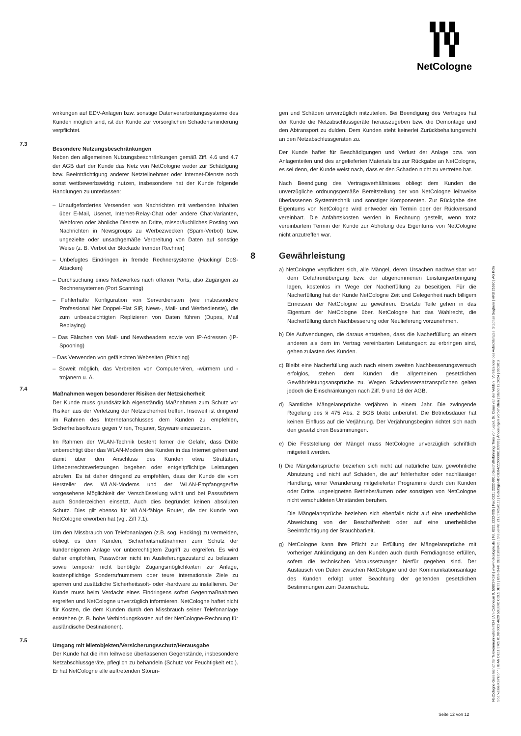NetCologne
wirkungen auf EDV-Anlagen bzw. sonstige Datenverarbeitungssysteme des Kunden möglich sind, ist der Kunde zur vorsorglichen Schadensminderung verpflichtet.
7.3
Besondere Nutzungsbeschränkungen
Neben den allgemeinen Nutzungsbeschränkungen gemäß Ziff. 4.6 und 4.7 der AGB darf der Kunde das Netz von NetCologne weder zur Schädigung bzw. Beeinträchtigung anderer Netzteilnehmer oder Internet-Dienste noch sonst wettbewerbswidrig nutzen, insbesondere hat der Kunde folgende Handlungen zu unterlassen:
– Unaufgefordertes Versenden von Nachrichten mit werbenden Inhalten über E-Mail, Usenet, Internet-Relay-Chat oder andere Chat-Varianten, Webforen oder ähnliche Dienste an Dritte, missbräuchliches Posting von Nachrichten in Newsgroups zu Werbezwecken (Spam-Verbot) bzw. ungezielte oder unsachgemäße Verbreitung von Daten auf sonstige Weise (z. B. Verbot der Blockade fremder Rechner)
– Unbefugtes Eindringen in fremde Rechnersysteme (Hacking/ DoS-Attacken)
– Durchsuchung eines Netzwerkes nach offenen Ports, also Zugängen zu Rechnersystemen (Port Scanning)
– Fehlerhafte Konfiguration von Serverdiensten (wie insbesondere Professional Net Doppel-Flat SIP, News-, Mail- und Werbedienste), die zum unbeabsichtigten Replizieren von Daten führen (Dupes, Mail Replaying)
– Das Fälschen von Mail- und Newsheadern sowie von IP-Adressen (IP-Spooning)
– Das Verwenden von gefälschten Webseiten (Phishing)
– Soweit möglich, das Verbreiten von Computerviren, -würmern und -trojanern u. Ä.
7.4
Maßnahmen wegen besonderer Risiken der Netzsicherheit
Der Kunde muss grundsätzlich eigenständig Maßnahmen zum Schutz vor Risiken aus der Verletzung der Netzsicherheit treffen. Insoweit ist dringend im Rahmen des Internetanschlusses dem Kunden zu empfehlen, Sicherheitssoftware gegen Viren, Trojaner, Spyware einzusetzen.
Im Rahmen der WLAN-Technik besteht ferner die Gefahr, dass Dritte unberechtigt über das WLAN-Modem des Kunden in das Internet gehen und damit über den Anschluss des Kunden etwa Straftaten, Urheberrechtsverletzungen begehen oder entgeltpflichtige Leistungen abrufen. Es ist daher dringend zu empfehlen, dass der Kunde die vom Hersteller des WLAN-Modems und der WLAN-Empfangsgeräte vorgesehene Möglichkeit der Verschlüsselung wählt und bei Passwörtern auch Sonderzeichen einsetzt. Auch dies begründet keinen absoluten Schutz. Dies gilt ebenso für WLAN-fähige Router, die der Kunde von NetCologne erworben hat (vgl. Ziff 7.1).
Um den Missbrauch von Telefonanlagen (z.B. sog. Hacking) zu vermeiden, obliegt es dem Kunden, Sicherheitsmaßnahmen zum Schutz der kundeneigenen Anlage vor unberechtigtem Zugriff zu ergreifen. Es wird daher empfohlen, Passwörter nicht im Auslieferungszustand zu belassen sowie temporär nicht benötigte Zugangsmöglichkeiten zur Anlage, kostenpflichtige Sonderrufnummern oder teure internationale Ziele zu sperren und zusätzliche Sicherheitssoft- oder -hardware zu installieren. Der Kunde muss beim Verdacht eines Eindringens sofort Gegenmaßnahmen ergreifen und NetCologne unverzüglich informieren. NetCologne haftet nicht für Kosten, die dem Kunden durch den Missbrauch seiner Telefonanlage entstehen (z. B. hohe Verbindungskosten auf der NetCologne-Rechnung für ausländische Destinationen).
7.5
Umgang mit Mietobjekten/Versicherungsschutz/Herausgabe
Der Kunde hat die ihm leihweise überlassenen Gegenstände, insbesondere Netzabschlussgeräte, pfleglich zu behandeln (Schutz vor Feuchtigkeit etc.). Er hat NetCologne alle auftretenden Störun-
gen und Schäden unverzüglich mitzuteilen. Bei Beendigung des Vertrages hat der Kunde die Netzabschlussgeräte herauszugeben bzw. die Demontage und den Abtransport zu dulden. Dem Kunden steht keinerlei Zurückbehaltungsrecht an den Netzabschlussgeräten zu.
Der Kunde haftet für Beschädigungen und Verlust der Anlage bzw. von Anlagenteilen und des angelieferten Materials bis zur Rückgabe an NetCologne, es sei denn, der Kunde weist nach, dass er den Schaden nicht zu vertreten hat.
Nach Beendigung des Vertragsverhältnisses obliegt dem Kunden die unverzügliche ordnungsgemäße Bereitstellung der von NetCologne leihweise überlassenen Systemtechnik und sonstiger Komponenten. Zur Rückgabe des Eigentums von NetCologne wird entweder ein Termin oder der Rückversand vereinbart. Die Anfahrtskosten werden in Rechnung gestellt, wenn trotz vereinbartem Termin der Kunde zur Abholung des Eigentums von NetCologne nicht anzutreffen war.
8 Gewährleistung
a) NetCologne verpflichtet sich, alle Mängel, deren Ursachen nachweisbar vor dem Gefahrenübergang bzw. der abgenommenen Leistungserbringung lagen, kostenlos im Wege der Nacherfüllung zu beseitigen. Für die Nacherfüllung hat der Kunde NetCologne Zeit und Gelegenheit nach billigem Ermessen der NetCologne zu gewähren. Ersetzte Teile gehen in das Eigentum der NetCologne über. NetCologne hat das Wahlrecht, die Nacherfüllung durch Nachbesserung oder Neulieferung vorzunehmen.
b) Die Aufwendungen, die daraus entstehen, dass die Nacherfüllung an einem anderen als dem im Vertrag vereinbarten Leistungsort zu erbringen sind, gehen zulasten des Kunden.
c) Bleibt eine Nacherfüllung auch nach einem zweiten Nachbesserungsversuch erfolglos, stehen dem Kunden die allgemeinen gesetzlichen Gewährleistungsansprüche zu. Wegen Schadensersatzansprüchen gelten jedoch die Einschränkungen nach Ziff. 9 und 16 der AGB.
d) Sämtliche Mängelansprüche verjähren in einem Jahr. Die zwingende Regelung des § 475 Abs. 2 BGB bleibt unberührt. Die Betriebsdauer hat keinen Einfluss auf die Verjährung. Der Verjährungsbeginn richtet sich nach den gesetzlichen Bestimmungen.
e) Die Feststellung der Mängel muss NetCologne unverzüglich schriftlich mitgeteilt werden.
f) Die Mängelansprüche beziehen sich nicht auf natürliche bzw. gewöhnliche Abnutzung und nicht auf Schäden, die auf fehlerhafter oder nachlässiger Handlung, einer Veränderung mitgelieferter Programme durch den Kunden oder Dritte, ungeeigneten Betriebsräumen oder sonstigen von NetCologne nicht verschuldeten Umständen beruhen.
Die Mängelansprüche beziehen sich ebenfalls nicht auf eine unerhebliche Abweichung von der Beschaffenheit oder auf eine unerhebliche Beeinträchtigung der Brauchbarkeit.
g) NetCologne kann ihre Pflicht zur Erfüllung der Mängelansprüche mit vorheriger Ankündigung an den Kunden auch durch Ferndiagnose erfüllen, sofern die technischen Voraussetzungen hierfür gegeben sind. Der Austausch von Daten zwischen NetCologne und der Kommunikationsanlage des Kunden erfolgt unter Beachtung der geltenden gesetzlichen Bestimmungen zum Datenschutz.
NetCologne Gesellschaft für Telekommunikation mbH | Am Coloneum 9, 50829 Köln | www.netcologne.de | Tel. 0221 2222-995 | Fax 0221 2222-991 | Geschäftsführung: Timo von Lepel, Dr. Claus van der Velden | Vorsitzender des Aufsichtsrates: Stephan Segbers | HRB 25580 | AG Köln
Sparkasse KölnBonn | IBAN DE11 3705 0198 0002 4629 50 | BIC COLSDE33 | USt-ID-Nr. DE811808435 | Steuer-Nr. 217/5785/0111 | Gläubiger-ID DE84ZZZ00000103993 | Änderungen vorbehalten | Stand 12.2024 | 010201i
Seite 12 von 12